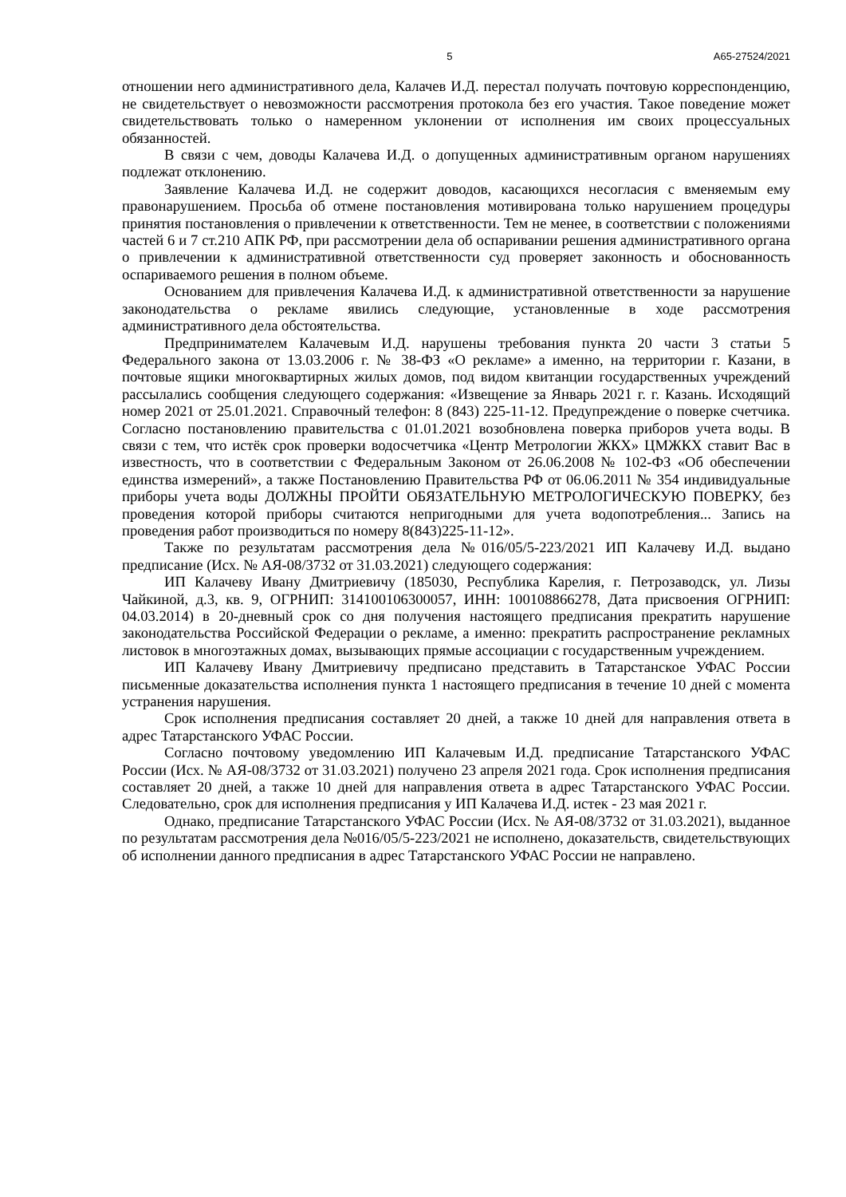5 А65-27524/2021
отношении него административного дела, Калачев И.Д. перестал получать почтовую корреспонденцию, не свидетельствует о невозможности рассмотрения протокола без его участия. Такое поведение может свидетельствовать только о намеренном уклонении от исполнения им своих процессуальных обязанностей.
В связи с чем, доводы Калачева И.Д. о допущенных административным органом нарушениях подлежат отклонению.
Заявление Калачева И.Д. не содержит доводов, касающихся несогласия с вменяемым ему правонарушением. Просьба об отмене постановления мотивирована только нарушением процедуры принятия постановления о привлечении к ответственности. Тем не менее, в соответствии с положениями частей 6 и 7 ст.210 АПК РФ, при рассмотрении дела об оспаривании решения административного органа о привлечении к административной ответственности суд проверяет законность и обоснованность оспариваемого решения в полном объеме.
Основанием для привлечения Калачева И.Д. к административной ответственности за нарушение законодательства о рекламе явились следующие, установленные в ходе рассмотрения административного дела обстоятельства.
Предпринимателем Калачевым И.Д. нарушены требования пункта 20 части 3 статьи 5 Федерального закона от 13.03.2006 г. № 38-ФЗ «О рекламе» а именно, на территории г. Казани, в почтовые ящики многоквартирных жилых домов, под видом квитанции государственных учреждений рассылались сообщения следующего содержания: «Извещение за Январь 2021 г. г. Казань. Исходящий номер 2021 от 25.01.2021. Справочный телефон: 8 (843) 225-11-12. Предупреждение о поверке счетчика. Согласно постановлению правительства с 01.01.2021 возобновлена поверка приборов учета воды. В связи с тем, что истёк срок проверки водосчетчика «Центр Метрологии ЖКХ» ЦМЖКХ ставит Вас в известность, что в соответствии с Федеральным Законом от 26.06.2008 № 102-ФЗ «Об обеспечении единства измерений», а также Постановлению Правительства РФ от 06.06.2011 № 354 индивидуальные приборы учета воды ДОЛЖНЫ ПРОЙТИ ОБЯЗАТЕЛЬНУЮ МЕТРОЛОГИЧЕСКУЮ ПОВЕРКУ, без проведения которой приборы считаются непригодными для учета водопотребления... Запись на проведения работ производиться по номеру 8(843)225-11-12».
Также по результатам рассмотрения дела №016/05/5-223/2021 ИП Калачеву И.Д. выдано предписание (Исх. № АЯ-08/3732 от 31.03.2021) следующего содержания:
ИП Калачеву Ивану Дмитриевичу (185030, Республика Карелия, г. Петрозаводск, ул. Лизы Чайкиной, д.3, кв. 9, ОГРНИП: 314100106300057, ИНН: 100108866278, Дата присвоения ОГРНИП: 04.03.2014) в 20-дневный срок со дня получения настоящего предписания прекратить нарушение законодательства Российской Федерации о рекламе, а именно: прекратить распространение рекламных листовок в многоэтажных домах, вызывающих прямые ассоциации с государственным учреждением.
ИП Калачеву Ивану Дмитриевичу предписано представить в Татарстанское УФАС России письменные доказательства исполнения пункта 1 настоящего предписания в течение 10 дней с момента устранения нарушения.
Срок исполнения предписания составляет 20 дней, а также 10 дней для направления ответа в адрес Татарстанского УФАС России.
Согласно почтовому уведомлению ИП Калачевым И.Д. предписание Татарстанского УФАС России (Исх. № АЯ-08/3732 от 31.03.2021) получено 23 апреля 2021 года. Срок исполнения предписания составляет 20 дней, а также 10 дней для направления ответа в адрес Татарстанского УФАС России. Следовательно, срок для исполнения предписания у ИП Калачева И.Д. истек - 23 мая 2021 г.
Однако, предписание Татарстанского УФАС России (Исх. № АЯ-08/3732 от 31.03.2021), выданное по результатам рассмотрения дела №016/05/5-223/2021 не исполнено, доказательств, свидетельствующих об исполнении данного предписания в адрес Татарстанского УФАС России не направлено.